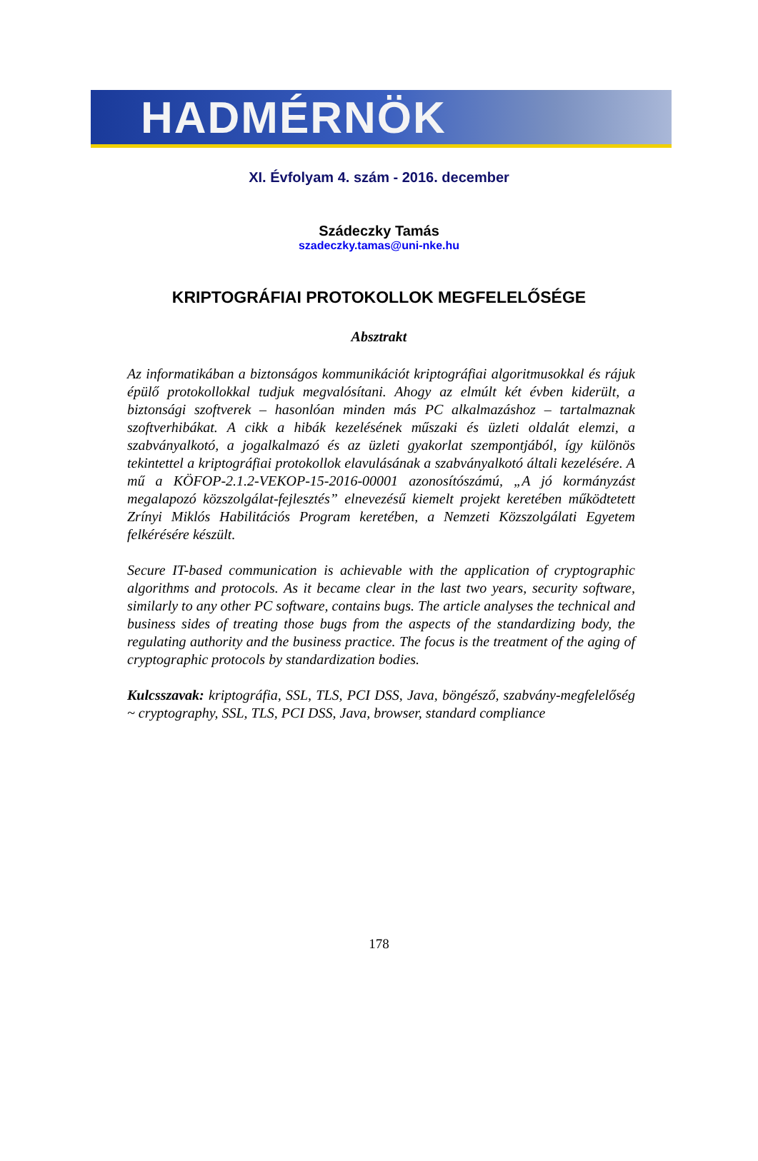HADMÉRNÖK
XI. Évfolyam 4. szám - 2016. december
Szádeczky Tamás
szadeczky.tamas@uni-nke.hu
KRIPTOGRÁFIAI PROTOKOLLOK MEGFELELŐSÉGE
Absztrakt
Az informatikában a biztonságos kommunikációt kriptográfiai algoritmusokkal és rájuk épülő protokollokkal tudjuk megvalósítani. Ahogy az elmúlt két évben kiderült, a biztonsági szoftverek – hasonlóan minden más PC alkalmazáshoz – tartalmaznak szoftverhibákat. A cikk a hibák kezelésének műszaki és üzleti oldalát elemzi, a szabványalkotó, a jogalkalmazó és az üzleti gyakorlat szempontjából, így különös tekintettel a kriptográfiai protokollok elavulásának a szabványalkotó általi kezelésére. A mű a KÖFOP-2.1.2-VEKOP-15-2016-00001 azonosítószámú, „A jó kormányzást megalapozó közszolgálat-fejlesztés” elnevezésű kiemelt projekt keretében működtetett Zrínyi Miklós Habilitációs Program keretében, a Nemzeti Közszolgálati Egyetem felkérésére készült.
Secure IT-based communication is achievable with the application of cryptographic algorithms and protocols. As it became clear in the last two years, security software, similarly to any other PC software, contains bugs. The article analyses the technical and business sides of treating those bugs from the aspects of the standardizing body, the regulating authority and the business practice. The focus is the treatment of the aging of cryptographic protocols by standardization bodies.
Kulcsszavak: kriptográfia, SSL, TLS, PCI DSS, Java, böngésző, szabvány-megfelelőség ~ cryptography, SSL, TLS, PCI DSS, Java, browser, standard compliance
178